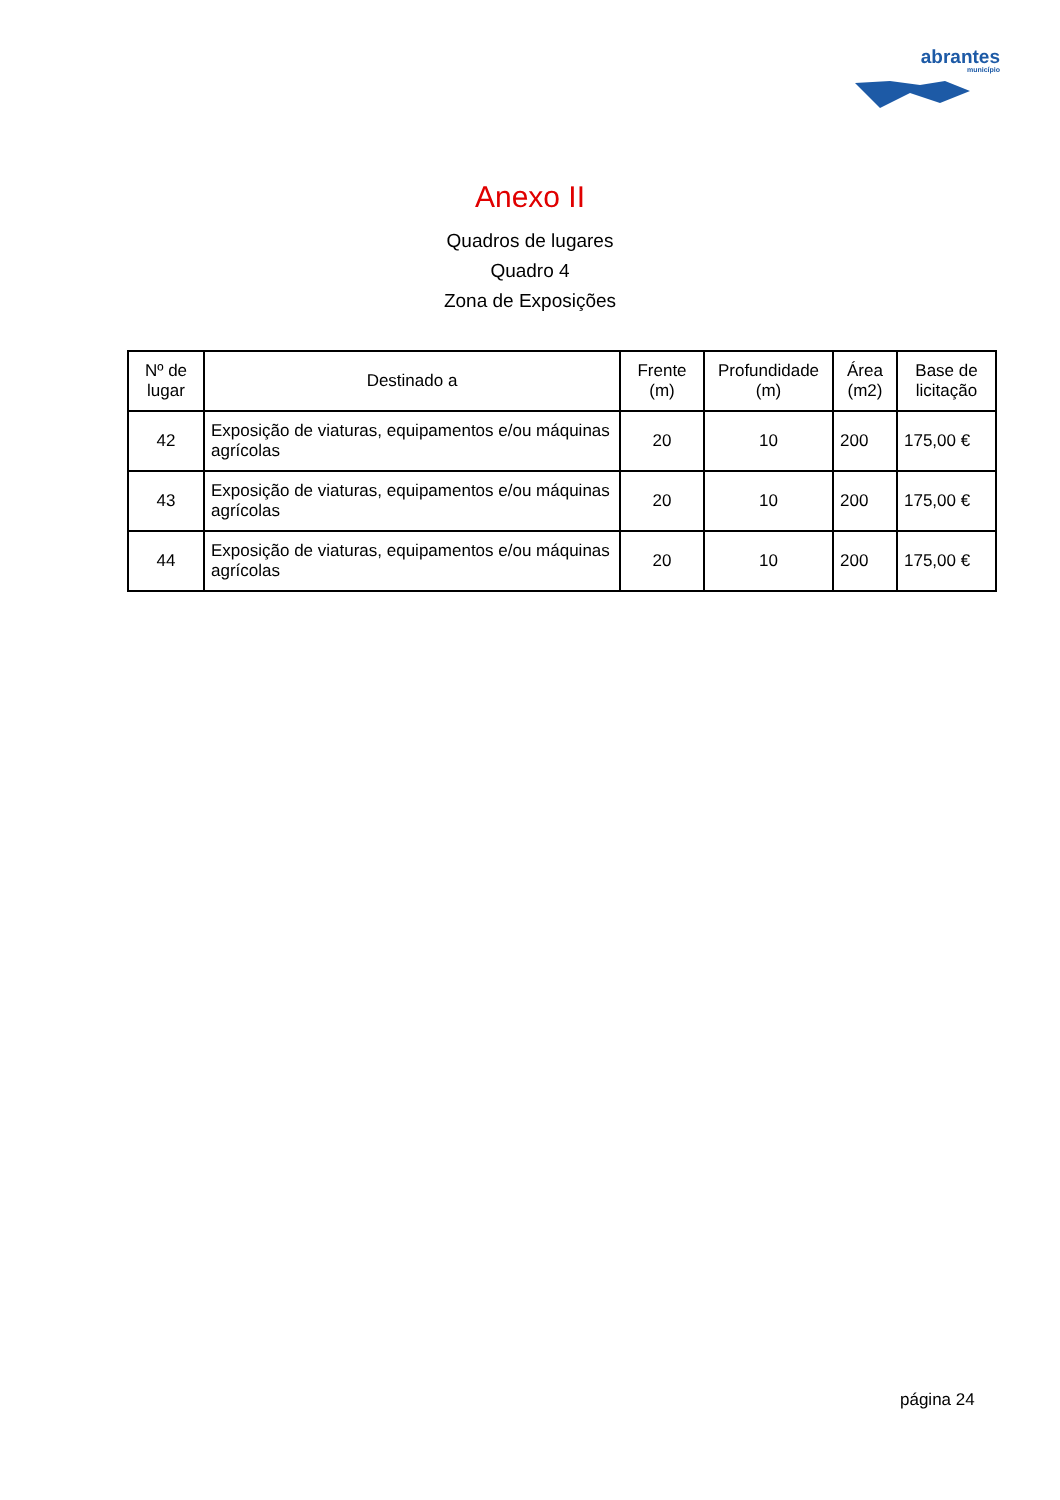abrantes
município
Anexo II
Quadros de lugares
Quadro 4
Zona de Exposições
| Nº de lugar | Destinado a | Frente (m) | Profundidade (m) | Área (m2) | Base de licitação |
| --- | --- | --- | --- | --- | --- |
| 42 | Exposição de viaturas, equipamentos e/ou máquinas agrícolas | 20 | 10 | 200 | 175,00 € |
| 43 | Exposição de viaturas, equipamentos e/ou máquinas agrícolas | 20 | 10 | 200 | 175,00 € |
| 44 | Exposição de viaturas, equipamentos e/ou máquinas agrícolas | 20 | 10 | 200 | 175,00 € |
página 24